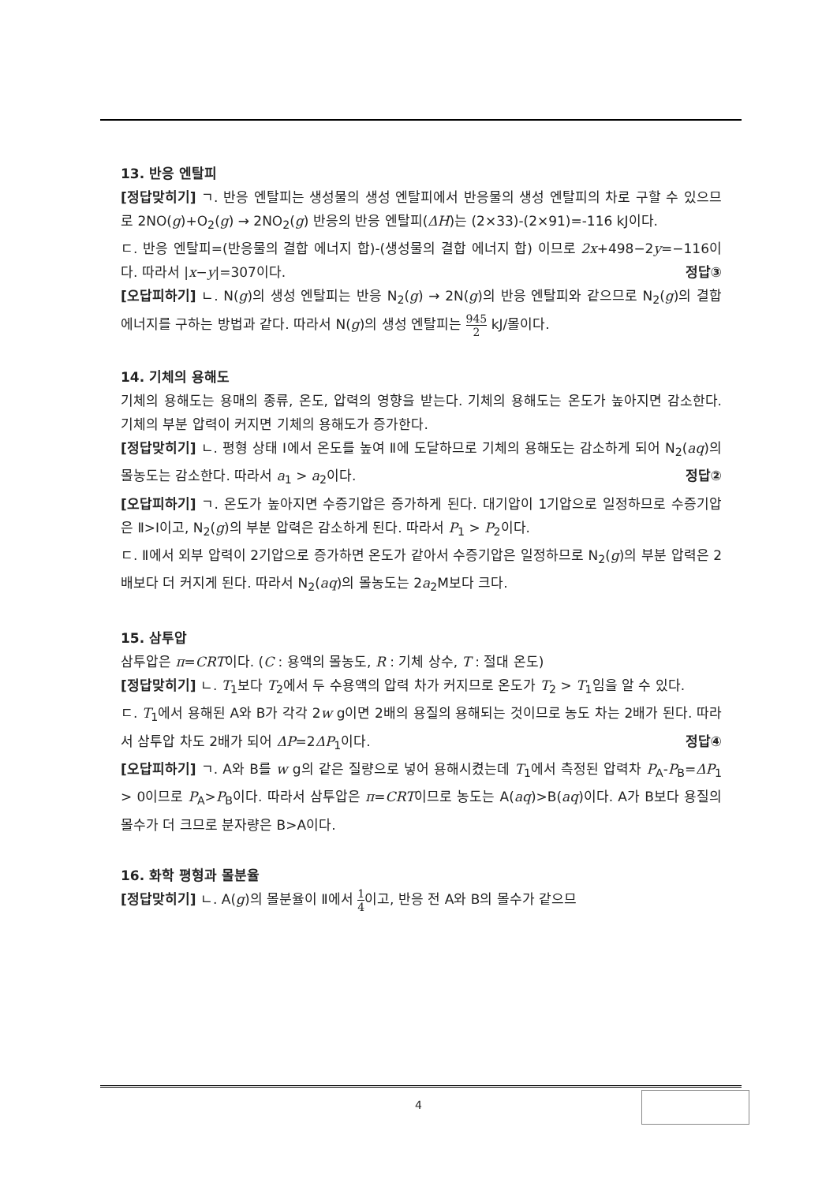13. 반응 엔탈피
[정답맞히기] ㄱ. 반응 엔탈피는 생성물의 생성 엔탈피에서 반응물의 생성 엔탈피의 차로 구할 수 있으므로 2NO(g)+O<sub>2</sub>(g) → 2NO<sub>2</sub>(g) 반응의 반응 엔탈피(ΔH)는 (2×33)-(2×91)=-116 kJ이다.
ㄷ. 반응 엔탈피=(반응물의 결합 에너지 합)-(생성물의 결합 에너지 합) 이므로 2x+498−2y=−116이다. 따라서 |x−y|=307이다. 정답③
[오답피하기] ㄴ. N(g)의 생성 엔탈피는 반응 N<sub>2</sub>(g) → 2N(g)의 반응 엔탈피와 같으므로 N<sub>2</sub>(g)의 결합 에너지를 구하는 방법과 같다. 따라서 N(g)의 생성 엔탈피는 945 2 kJ/몰이다.
14. 기체의 용해도
기체의 용해도는 용매의 종류, 온도, 압력의 영향을 받는다. 기체의 용해도는 온도가 높아지면 감소한다. 기체의 부분 압력이 커지면 기체의 용해도가 증가한다.
[정답맞히기] ㄴ. 평형 상태 Ⅰ에서 온도를 높여 Ⅱ에 도달하므로 기체의 용해도는 감소하게 되어 N<sub>2</sub>(aq)의 몰농도는 감소한다. 따라서 a<sub>1</sub> > a<sub>2</sub>이다. 정답②
[오답피하기] ㄱ. 온도가 높아지면 수증기압은 증가하게 된다. 대기압이 1기압으로 일정하므로 수증기압은 Ⅱ>Ⅰ이고, N<sub>2</sub>(g)의 부분 압력은 감소하게 된다. 따라서 P<sub>1</sub> > P<sub>2</sub>이다.
ㄷ. Ⅱ에서 외부 압력이 2기압으로 증가하면 온도가 같아서 수증기압은 일정하므로 N<sub>2</sub>(g)의 부분 압력은 2배보다 더 커지게 된다. 따라서 N<sub>2</sub>(aq)의 몰농도는 2a<sub>2</sub>M보다 크다.
15. 삼투압
삼투압은 π=CRT이다. (C : 용액의 몰농도, R : 기체 상수, T : 절대 온도)
[정답맞히기] ㄴ. T<sub>1</sub>보다 T<sub>2</sub>에서 두 수용액의 압력 차가 커지므로 온도가 T<sub>2</sub> > T<sub>1</sub>임을 알 수 있다.
ㄷ. T<sub>1</sub>에서 용해된 A와 B가 각각 2w g이면 2배의 용질의 용해되는 것이므로 농도 차는 2배가 된다. 따라서 삼투압 차도 2배가 되어 ΔP=2ΔP<sub>1</sub>이다. 정답④
[오답피하기] ㄱ. A와 B를 w g의 같은 질량으로 넣어 용해시켰는데 T<sub>1</sub>에서 측정된 압력차 P<sub>A</sub>-P<sub>B</sub>=ΔP<sub>1</sub> > 0이므로 P<sub>A</sub>>P<sub>B</sub>이다. 따라서 삼투압은 π=CRT이므로 농도는 A(aq)>B(aq)이다. A가 B보다 용질의 몰수가 더 크므로 분자량은 B>A이다.
16. 화학 평형과 몰분율
[정답맞히기] ㄴ. A(g)의 몰분율이 Ⅱ에서 1 4이고, 반응 전 A와 B의 몰수가 같으므
4